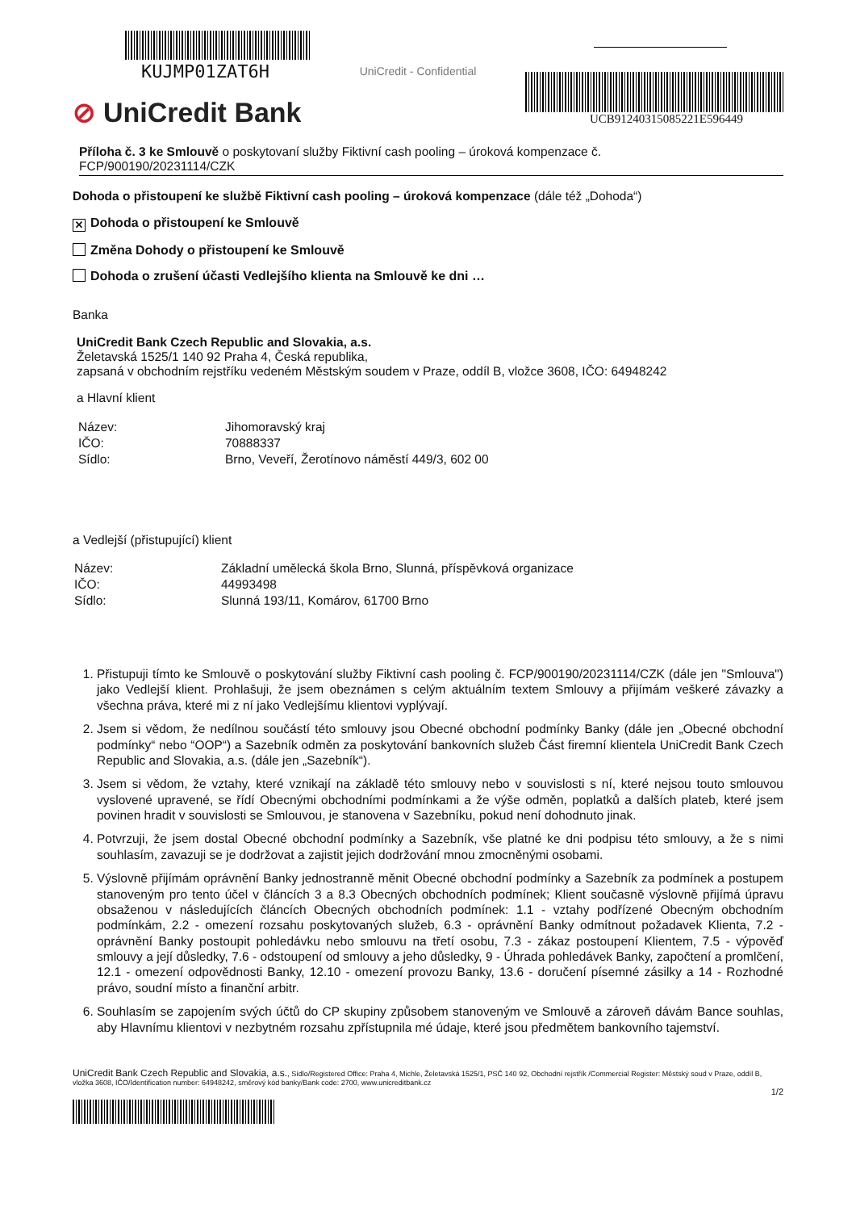KUJMP01ZAT6H
⊘ UniCredit Bank
UniCredit - Confidential
UCB91240315085221E596449
Příloha č. 3 ke Smlouvě o poskytovaní služby Fiktivní cash pooling – úroková kompenzace č.
FCP/900190/20231114/CZK
Dohoda o přistoupení ke službě Fiktivní cash pooling – úroková kompenzace (dále též „Dohoda“)
✕ Dohoda o přistoupení ke Smlouvě
Změna Dohody o přistoupení ke Smlouvě
Dohoda o zrušení účasti Vedlejšího klienta na Smlouvě ke dni …
Banka
UniCredit Bank Czech Republic and Slovakia, a.s.
Želetavská 1525/1 140 92 Praha 4, Česká republika,
zapsaná v obchodním rejstříku vedeném Městským soudem v Praze, oddíl B, vložce 3608, IČO: 64948242
a Hlavní klient
| Název: | Jihomoravský kraj |
| IČO: | 70888337 |
| Sídlo: | Brno, Veveří, Žerotínovo náměstí 449/3, 602 00 |
a Vedlejší (přistupující) klient
| Název: | Základní umělecká škola Brno, Slunná, příspěvková organizace |
| IČO: | 44993498 |
| Sídlo: | Slunná 193/11, Komárov, 61700 Brno |
1. Přistupuji tímto ke Smlouvě o poskytování služby Fiktivní cash pooling č. FCP/900190/20231114/CZK (dále jen "Smlouva") jako Vedlejší klient. Prohlašuji, že jsem obeznámen s celým aktuálním textem Smlouvy a přijímám veškeré závazky a všechna práva, které mi z ní jako Vedlejšímu klientovi vyplývají.
2. Jsem si vědom, že nedílnou součástí této smlouvy jsou Obecné obchodní podmínky Banky (dále jen „Obecné obchodní podmínky“ nebo “OOP“) a Sazebník odměn za poskytování bankovních služeb Část firemní klientela UniCredit Bank Czech Republic and Slovakia, a.s. (dále jen „Sazebník“).
3. Jsem si vědom, že vztahy, které vznikají na základě této smlouvy nebo v souvislosti s ní, které nejsou touto smlouvou vyslovené upravené, se řídí Obecnými obchodními podmínkami a že výše odměn, poplatků a dalších plateb, které jsem povinen hradit v souvislosti se Smlouvou, je stanovena v Sazebníku, pokud není dohodnuto jinak.
4. Potvrzuji, že jsem dostal Obecné obchodní podmínky a Sazebník, vše platné ke dni podpisu této smlouvy, a že s nimi souhlasím, zavazuji se je dodržovat a zajistit jejich dodržování mnou zmocněnými osobami.
5. Výslovně přijímám oprávnění Banky jednostranně měnit Obecné obchodní podmínky a Sazebník za podmínek a postupem stanoveným pro tento účel v článcích 3 a 8.3 Obecných obchodních podmínek; Klient současně výslovně přijímá úpravu obsaženou v následujících článcích Obecných obchodních podmínek: 1.1 - vztahy podřízené Obecným obchodním podmínkám, 2.2 - omezení rozsahu poskytovaných služeb, 6.3 - oprávnění Banky odmítnout požadavek Klienta, 7.2 - oprávnění Banky postoupit pohledávku nebo smlouvu na třetí osobu, 7.3 - zákaz postoupení Klientem, 7.5 - výpověď smlouvy a její důsledky, 7.6 - odstoupení od smlouvy a jeho důsledky, 9 - Úhrada pohledávek Banky, započtení a promlčení, 12.1 - omezení odpovědnosti Banky, 12.10 - omezení provozu Banky, 13.6 - doručení písemné zásilky a 14 - Rozhodné právo, soudní místo a finanční arbitr.
6. Souhlasím se zapojením svých účtů do CP skupiny způsobem stanoveným ve Smlouvě a zároveň dávám Bance souhlas, aby Hlavnímu klientovi v nezbytném rozsahu zpřístupnila mé údaje, které jsou předmětem bankovního tajemství.
UniCredit Bank Czech Republic and Slovakia, a.s., Sídlo/Registered Office: Praha 4, Michle, Želetavská 1525/1, PSČ 140 92, Obchodní rejstřík /Commercial Register: Městský soud v Praze, oddíl B, vložka 3608, IČO/Identification number: 64948242, směrový kód banky/Bank code: 2700, www.unicreditbank.cz
1/2